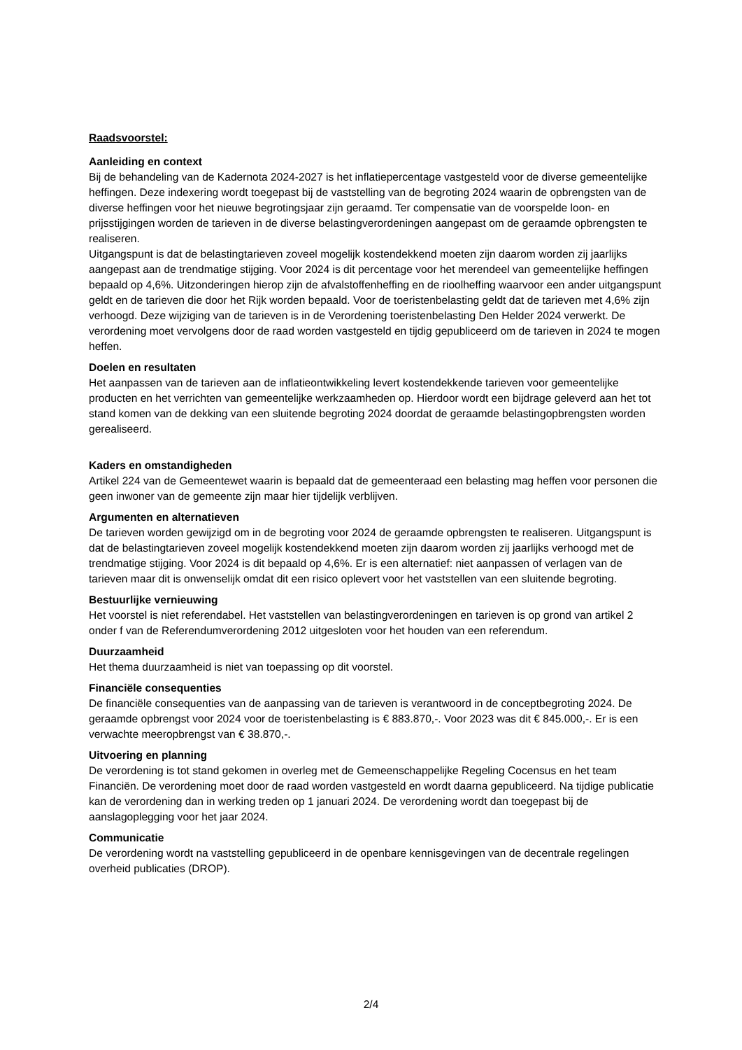Raadsvoorstel:
Aanleiding en context
Bij de behandeling van de Kadernota 2024-2027 is het inflatiepercentage vastgesteld voor de diverse gemeentelijke heffingen. Deze indexering wordt toegepast bij de vaststelling van de begroting 2024 waarin de opbrengsten van de diverse heffingen voor het nieuwe begrotingsjaar zijn geraamd. Ter compensatie van de voorspelde loon- en prijsstijgingen worden de tarieven in de diverse belastingverordeningen aangepast om de geraamde opbrengsten te realiseren.
Uitgangspunt is dat de belastingtarieven zoveel mogelijk kostendekkend moeten zijn daarom worden zij jaarlijks aangepast aan de trendmatige stijging. Voor 2024 is dit percentage voor het merendeel van gemeentelijke heffingen bepaald op 4,6%. Uitzonderingen hierop zijn de afvalstoffenheffing en de rioolheffing waarvoor een ander uitgangspunt geldt en de tarieven die door het Rijk worden bepaald. Voor de toeristenbelasting geldt dat de tarieven met 4,6% zijn verhoogd. Deze wijziging van de tarieven is in de Verordening toeristenbelasting Den Helder 2024 verwerkt. De verordening moet vervolgens door de raad worden vastgesteld en tijdig gepubliceerd om de tarieven in 2024 te mogen heffen.
Doelen en resultaten
Het aanpassen van de tarieven aan de inflatieontwikkeling levert kostendekkende tarieven voor gemeentelijke producten en het verrichten van gemeentelijke werkzaamheden op. Hierdoor wordt een bijdrage geleverd aan het tot stand komen van de dekking van een sluitende begroting 2024 doordat de geraamde belastingopbrengsten worden gerealiseerd.
Kaders en omstandigheden
Artikel 224 van de Gemeentewet waarin is bepaald dat de gemeenteraad een belasting mag heffen voor personen die geen inwoner van de gemeente zijn maar hier tijdelijk verblijven.
Argumenten en alternatieven
De tarieven worden gewijzigd om in de begroting voor 2024 de geraamde opbrengsten te realiseren. Uitgangspunt is dat de belastingtarieven zoveel mogelijk kostendekkend moeten zijn daarom worden zij jaarlijks verhoogd met de trendmatige stijging. Voor 2024 is dit bepaald op 4,6%. Er is een alternatief: niet aanpassen of verlagen van de tarieven maar dit is onwenselijk omdat dit een risico oplevert voor het vaststellen van een sluitende begroting.
Bestuurlijke vernieuwing
Het voorstel is niet referendabel. Het vaststellen van belastingverordeningen en tarieven is op grond van artikel 2 onder f van de Referendumverordening 2012 uitgesloten voor het houden van een referendum.
Duurzaamheid
Het thema duurzaamheid is niet van toepassing op dit voorstel.
Financiële consequenties
De financiële consequenties van de aanpassing van de tarieven is verantwoord in de conceptbegroting 2024. De geraamde opbrengst voor 2024 voor de toeristenbelasting is € 883.870,-. Voor 2023 was dit € 845.000,-. Er is een verwachte meeropbrengst van € 38.870,-.
Uitvoering en planning
De verordening is tot stand gekomen in overleg met de Gemeenschappelijke Regeling Cocensus en het team Financiën. De verordening moet door de raad worden vastgesteld en wordt daarna gepubliceerd. Na tijdige publicatie kan de verordening dan in werking treden op 1 januari 2024. De verordening wordt dan toegepast bij de aanslagoplegging voor het jaar 2024.
Communicatie
De verordening wordt na vaststelling gepubliceerd in de openbare kennisgevingen van de decentrale regelingen overheid publicaties (DROP).
2/4